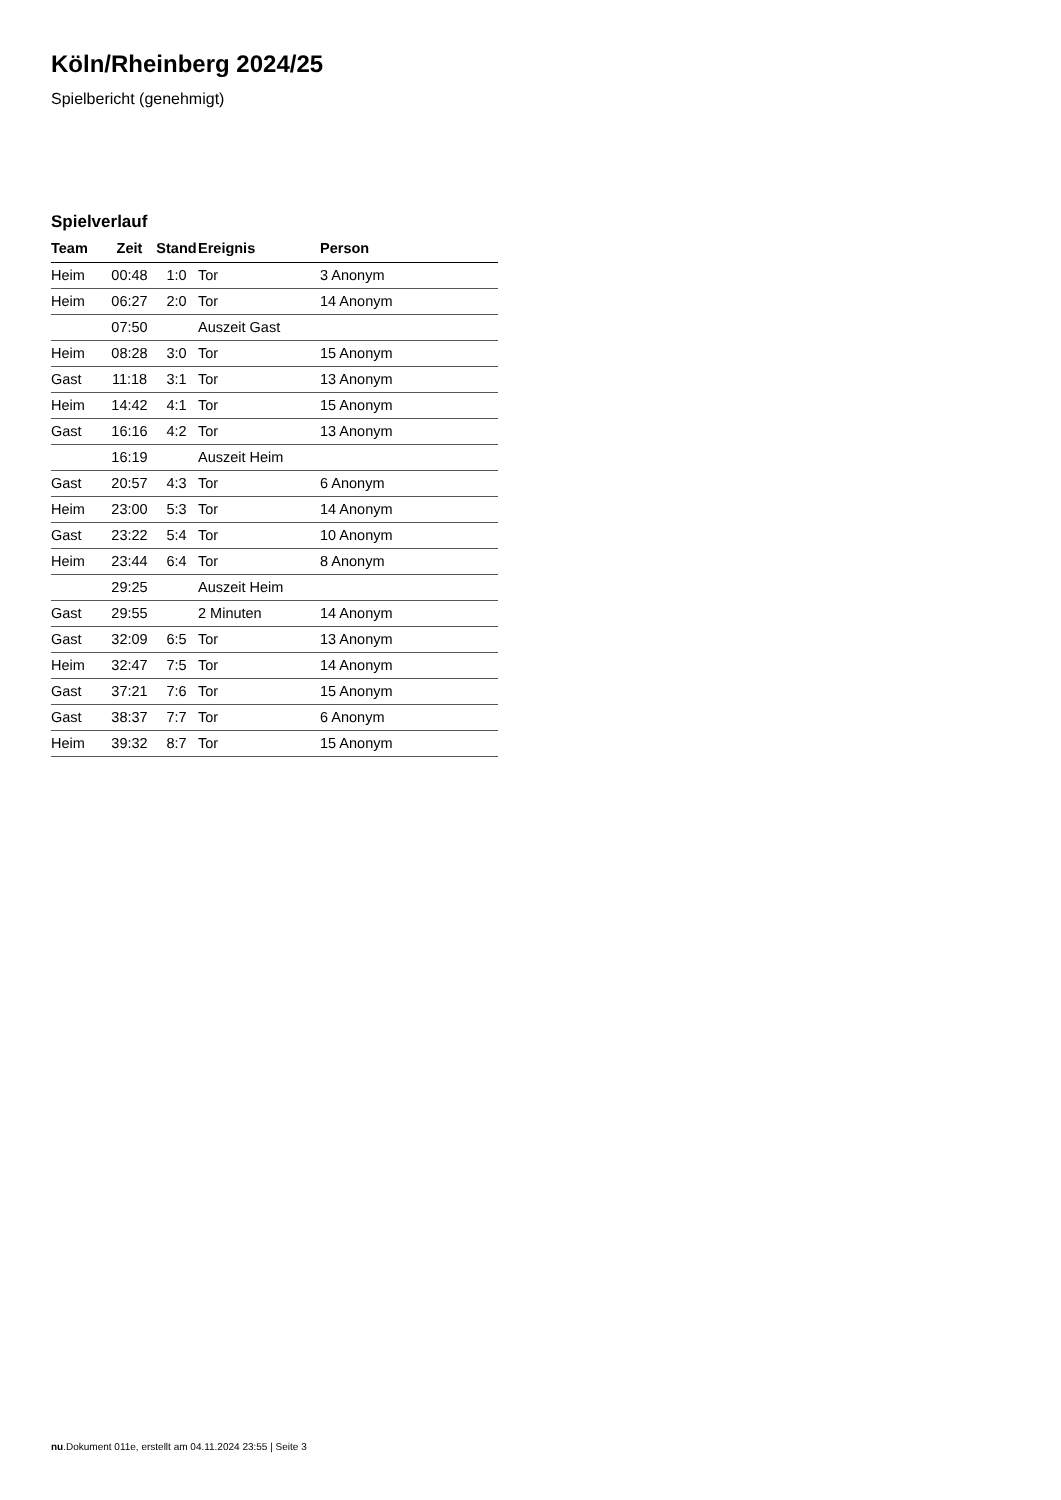Köln/Rheinberg 2024/25
Spielbericht (genehmigt)
Spielverlauf
| Team | Zeit | Stand | Ereignis | Person |
| --- | --- | --- | --- | --- |
| Heim | 00:48 | 1:0 | Tor | 3 Anonym |
| Heim | 06:27 | 2:0 | Tor | 14 Anonym |
| | 07:50 | | Auszeit Gast | |
| Heim | 08:28 | 3:0 | Tor | 15 Anonym |
| Gast | 11:18 | 3:1 | Tor | 13 Anonym |
| Heim | 14:42 | 4:1 | Tor | 15 Anonym |
| Gast | 16:16 | 4:2 | Tor | 13 Anonym |
| | 16:19 | | Auszeit Heim | |
| Gast | 20:57 | 4:3 | Tor | 6 Anonym |
| Heim | 23:00 | 5:3 | Tor | 14 Anonym |
| Gast | 23:22 | 5:4 | Tor | 10 Anonym |
| Heim | 23:44 | 6:4 | Tor | 8 Anonym |
| | 29:25 | | Auszeit Heim | |
| Gast | 29:55 | | 2 Minuten | 14 Anonym |
| Gast | 32:09 | 6:5 | Tor | 13 Anonym |
| Heim | 32:47 | 7:5 | Tor | 14 Anonym |
| Gast | 37:21 | 7:6 | Tor | 15 Anonym |
| Gast | 38:37 | 7:7 | Tor | 6 Anonym |
| Heim | 39:32 | 8:7 | Tor | 15 Anonym |
nu.Dokument 011e, erstellt am 04.11.2024 23:55 | Seite 3